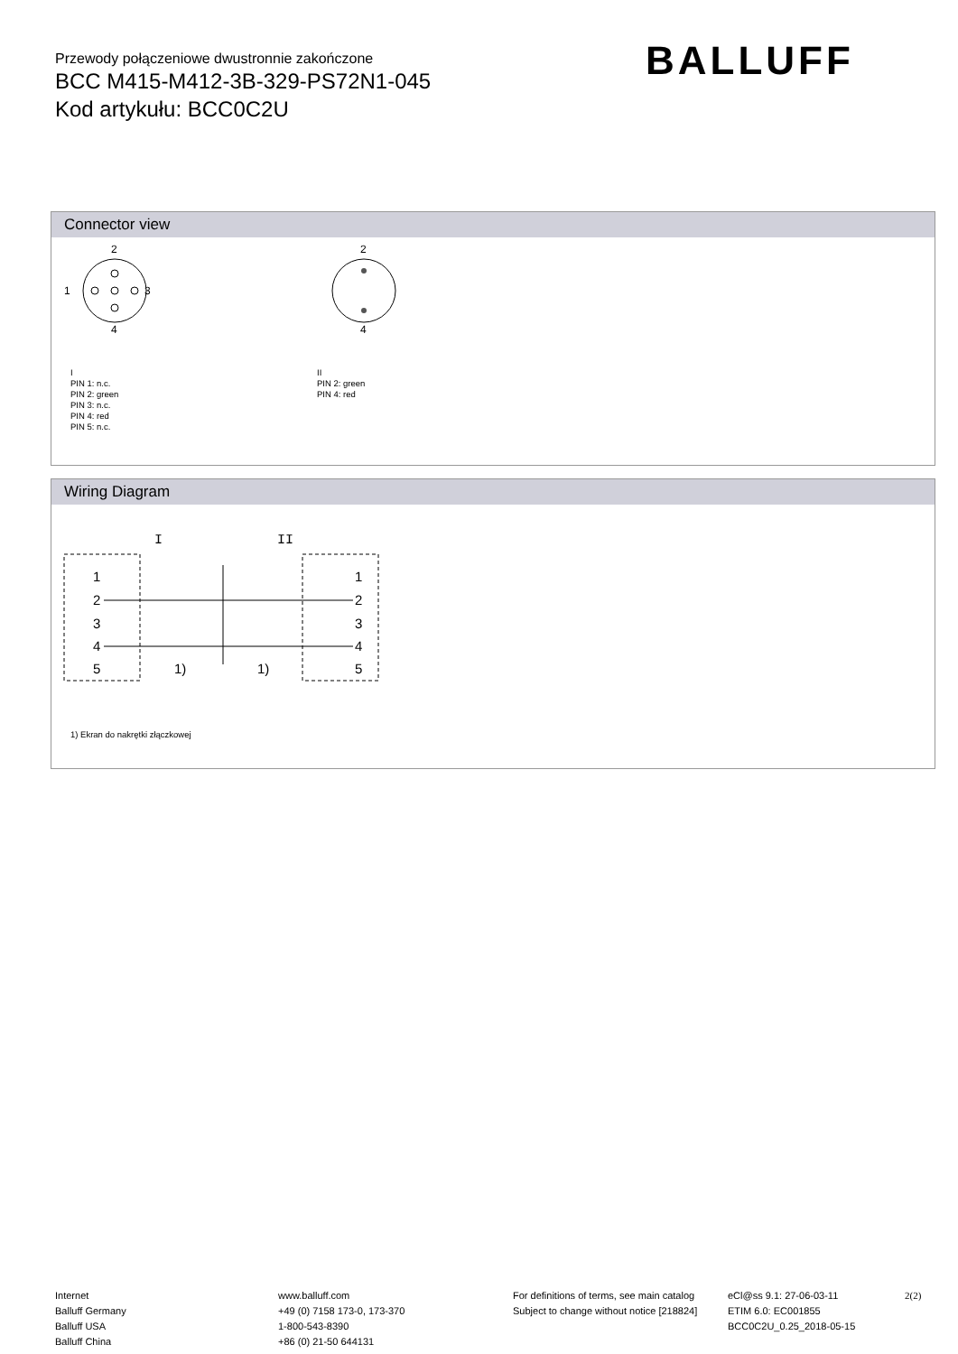Przewody połączeniowe dwustronnie zakończone
BCC M415-M412-3B-329-PS72N1-045
Kod artykułu: BCC0C2U
BALLUFF
Connector view
2
1
3
4
2
4
I
PIN 1: n.c.
PIN 2: green
PIN 3: n.c.
PIN 4: red
PIN 5: n.c.
II
PIN 2: green
PIN 4: red
Wiring Diagram
I
II
1
2
3
4
5
1
2
3
4
5
1)
1)
1) Ekran do nakrętki złączkowej
Internet
Balluff Germany
Balluff USA
Balluff China
www.balluff.com
+49 (0) 7158 173-0, 173-370
1-800-543-8390
+86 (0) 21-50 644131
For definitions of terms, see main catalog
Subject to change without notice [218824]
eCl@ss 9.1: 27-06-03-11
ETIM 6.0: EC001855
BCC0C2U_0.25_2018-05-15
2(2)